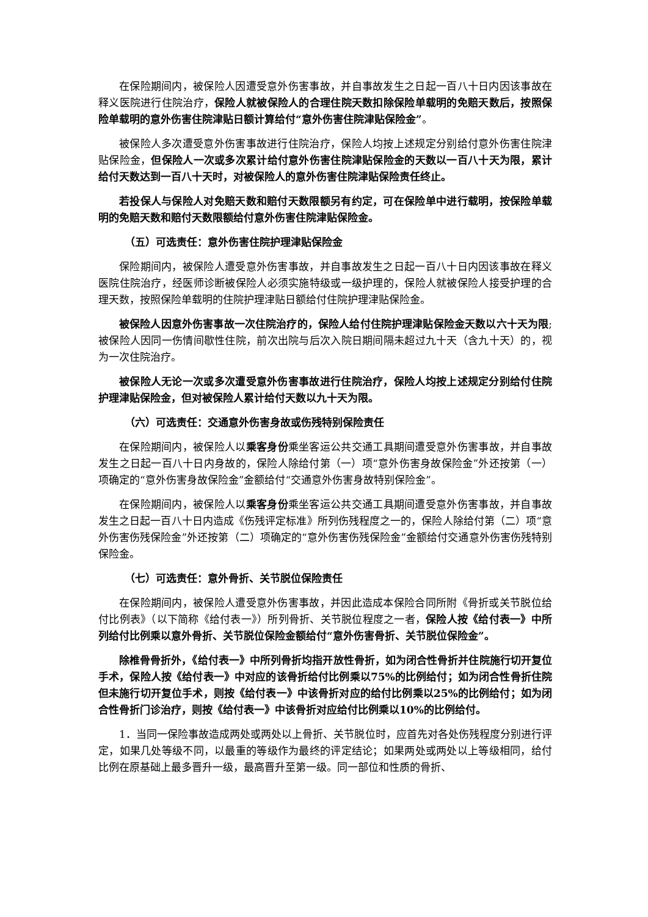在保险期间内，被保险人因遭受意外伤害事故，并自事故发生之日起一百八十日内因该事故在释义医院进行住院治疗，保险人就被保险人的合理住院天数扣除保险单载明的免赔天数后，按照保险单载明的意外伤害住院津贴日额计算给付“意外伤害住院津贴保险金”。
被保险人多次遭受意外伤害事故进行住院治疗，保险人均按上述规定分别给付意外伤害住院津贴保险金，但保险人一次或多次累计给付意外伤害住院津贴保险金的天数以一百八十天为限，累计给付天数达到一百八十天时，对被保险人的意外伤害住院津贴保险责任终止。
若投保人与保险人对免赔天数和赔付天数限额另有约定，可在保险单中进行载明，按保险单载明的免赔天数和赔付天数限额给付意外伤害住院津贴保险金。
（五）可选责任：意外伤害住院护理津贴保险金
保险期间内，被保险人遭受意外伤害事故，并自事故发生之日起一百八十日内因该事故在释义医院住院治疗，经医师诊断被保险人必须实施特级或一级护理的，保险人就被保险人接受护理的合理天数，按照保险单载明的住院护理津贴日额给付住院护理津贴保险金。
被保险人因意外伤害事故一次住院治疗的，保险人给付住院护理津贴保险金天数以六十天为限;被保险人因同一伤情间歇性住院，前次出院与后次入院日期间隔未超过九十天（含九十天）的，视为一次住院治疗。
被保险人无论一次或多次遭受意外伤害事故进行住院治疗，保险人均按上述规定分别给付住院护理津贴保险金，但对被保险人累计给付天数以九十天为限。
（六）可选责任：交通意外伤害身故或伤残特别保险责任
在保险期间内，被保险人以乘客身份乘坐客运公共交通工具期间遭受意外伤害事故，并自事故发生之日起一百八十日内身故的，保险人除给付第（一）项“意外伤害身故保险金”外还按第（一）项确定的“意外伤害身故保险金”金额给付“交通意外伤害身故特别保险金”。
在保险期间内，被保险人以乘客身份乘坐客运公共交通工具期间遭受意外伤害事故，并自事故发生之日起一百八十日内造成《伤残评定标准》所列伤残程度之一的，保险人除给付第（二）项“意外伤害伤残保险金”外还按第（二）项确定的“意外伤害伤残保险金”金额给付交通意外伤害伤残特别保险金。
（七）可选责任：意外骨折、关节脱位保险责任
在保险期间内，被保险人遭受意外伤害事故，并因此造成本保险合同所附《骨折或关节脱位给付比例表》（以下简称《给付表一》）所列骨折、关节脱位程度之一者，保险人按《给付表一》中所列给付比例乘以意外骨折、关节脱位保险金额给付“意外伤害骨折、关节脱位保险金”。
除椎骨骨折外，《给付表一》中所列骨折均指开放性骨折，如为闭合性骨折并住院施行切开复位手术，保险人按《给付表一》中对应的该骨折给付比例乘以75%的比例给付；如为闭合性骨折住院但未施行切开复位手术，则按《给付表一》中该骨折对应的给付比例乘以25%的比例给付；如为闭合性骨折门诊治疗，则按《给付表一》中该骨折对应给付比例乘以10%的比例给付。
1．当同一保险事故造成两处或两处以上骨折、关节脱位时，应首先对各处伤残程度分别进行评定，如果几处等级不同，以最重的等级作为最终的评定结论；如果两处或两处以上等级相同，给付比例在原基础上最多晋升一级，最高晋升至第一级。同一部位和性质的骨折、